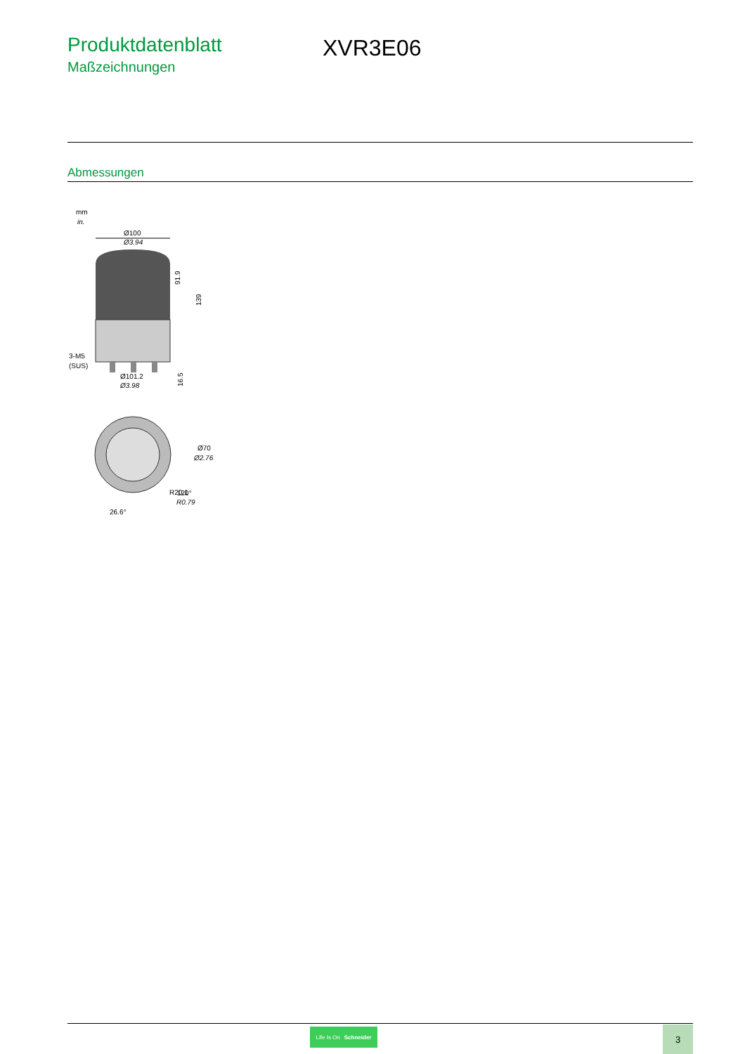Produktdatenblatt
Maßzeichnungen
XVR3E06
Abmessungen
mm
in.
Ø100
Ø3.94
3-M5
(SUS)
Ø101.2
Ø3.98
91.9
139
16.5
Ø70
Ø2.76
120°
R20.1
R0.79
26.6°
Life Is On Schneider 3